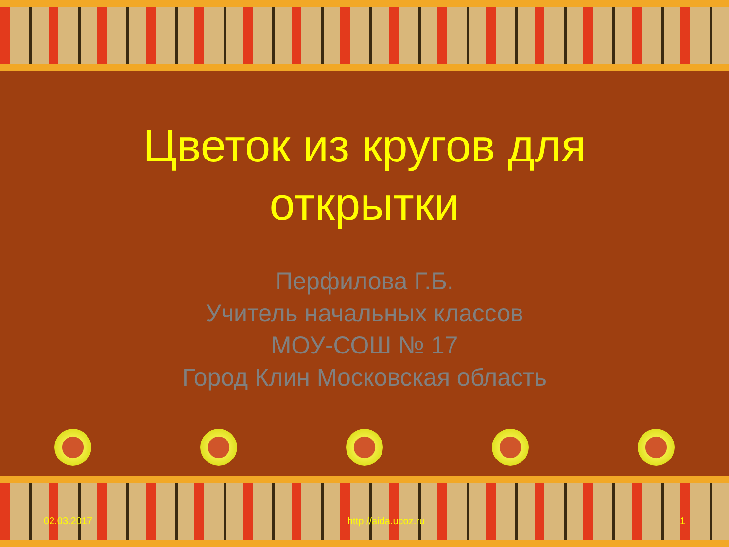Цветок из кругов для
открытки
Перфилова Г.Б.
Учитель начальных классов
МОУ-СОШ № 17
Город Клин Московская область
02.03.2017 http://aida.ucoz.ru 1